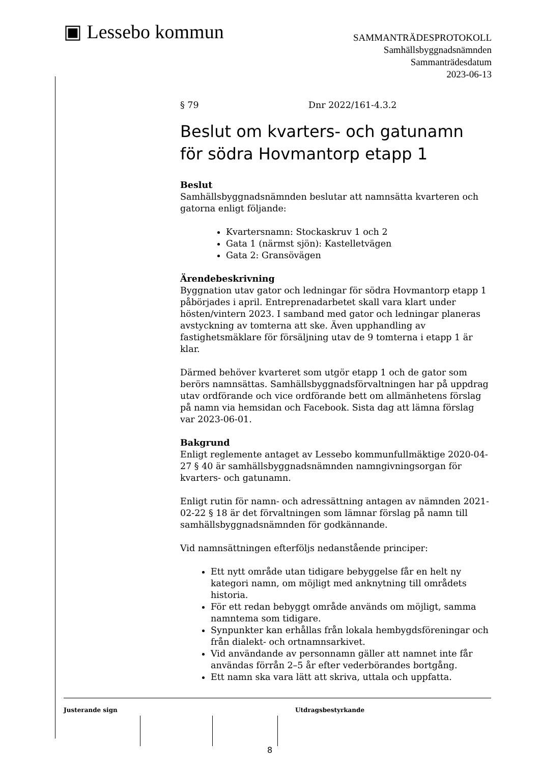▣ Lessebo kommun
SAMMANTRÄDESPROTOKOLL
Samhällsbyggnadsnämnden
Sammanträdesdatum
2023-06-13
§ 79 Dnr 2022/161-4.3.2
Beslut om kvarters- och gatunamn för södra Hovmantorp etapp 1
Beslut
Samhällsbyggnadsnämnden beslutar att namnsätta kvarteren och gatorna enligt följande:
Kvartersnamn: Stockaskruv 1 och 2
Gata 1 (närmst sjön): Kastelletvägen
Gata 2: Gransövägen
Ärendebeskrivning
Byggnation utav gator och ledningar för södra Hovmantorp etapp 1 påbörjades i april. Entreprenadarbetet skall vara klart under hösten/vintern 2023. I samband med gator och ledningar planeras avstyckning av tomterna att ske. Även upphandling av fastighetsmäklare för försäljning utav de 9 tomterna i etapp 1 är klar.
Därmed behöver kvarteret som utgör etapp 1 och de gator som berörs namnsättas. Samhällsbyggnadsförvaltningen har på uppdrag utav ordförande och vice ordförande bett om allmänhetens förslag på namn via hemsidan och Facebook. Sista dag att lämna förslag var 2023-06-01.
Bakgrund
Enligt reglemente antaget av Lessebo kommunfullmäktige 2020-04-27 § 40 är samhällsbyggnadsnämnden namngivningsorgan för kvarters- och gatunamn.
Enligt rutin för namn- och adressättning antagen av nämnden 2021-02-22 § 18 är det förvaltningen som lämnar förslag på namn till samhällsbyggnadsnämnden för godkännande.
Vid namnsättningen efterföljs nedanstående principer:
Ett nytt område utan tidigare bebyggelse får en helt ny kategori namn, om möjligt med anknytning till områdets historia.
För ett redan bebyggt område används om möjligt, samma namntema som tidigare.
Synpunkter kan erhållas från lokala hembygdsföreningar och från dialekt- och ortnamnsarkivet.
Vid användande av personnamn gäller att namnet inte får användas förrån 2–5 år efter vederbörandes bortgång.
Ett namn ska vara lätt att skriva, uttala och uppfatta.
Justerande sign Utdragsbestyrkande
8